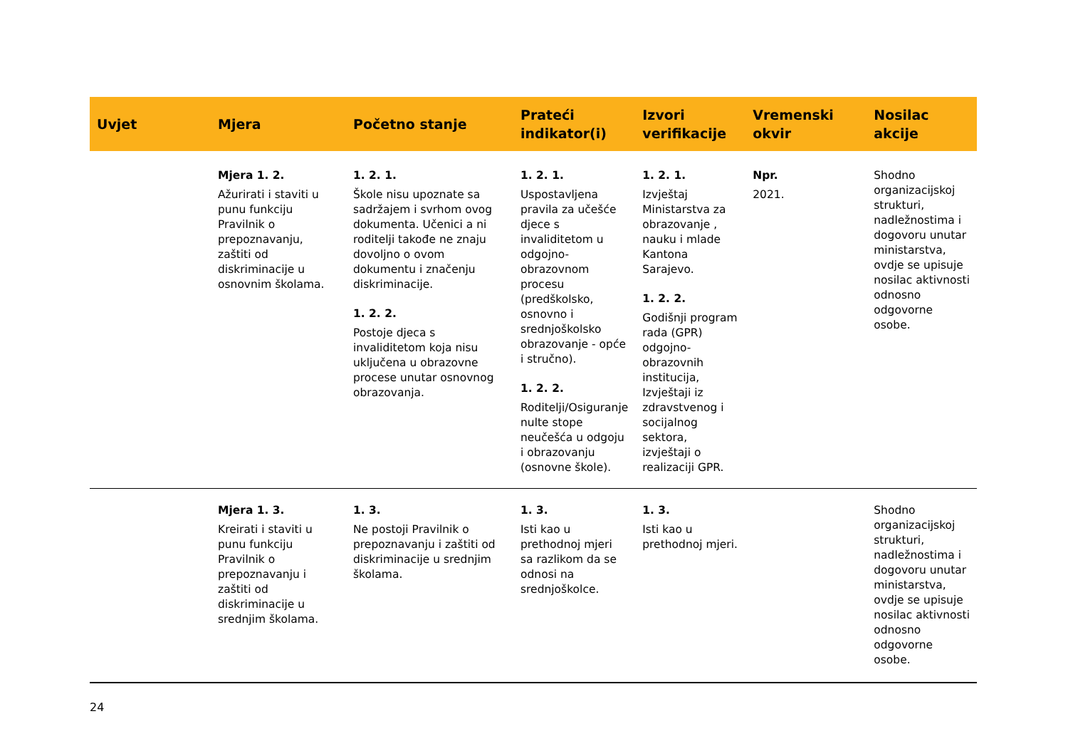| Uvjet | Mjera | Početno stanje | Prateći indikator(i) | Izvori verifikacije | Vremenski okvir | Nosilac akcije |
| --- | --- | --- | --- | --- | --- | --- |
| | Mjera 1. 2. Ažurirati i staviti u punu funkciju Pravilnik o prepoznavanju, zaštiti od diskriminacije u osnovnim školama. | 1. 2. 1. Škole nisu upoznate sa sadržajem i svrhom ovog dokumenta. Učenici a ni roditelji takođe ne znaju dovoljno o ovom dokumentu i značenju diskriminacije. 1. 2. 2. Postoje djeca s invaliditetom koja nisu uključena u obrazovne procese unutar osnovnog obrazovanja. | 1. 2. 1. Uspostavljena pravila za učešće djece s invaliditetom u odgojno-obrazovnom procesu (predškolsko, osnovno i srednjoškolsko obrazovanje - opće i stručno). 1. 2. 2. Roditelji/Osiguranje nulte stope neučešća u odgoju i obrazovanju (osnovne škole). | 1. 2. 1. Izvještaj Ministarstva za obrazovanje , nauku i mlade Kantona Sarajevo. 1. 2. 2. Godišnji program rada (GPR) odgojno-obrazovnih institucija, Izvještaji iz zdravstvenog i socijalnog sektora, izvještaji o realizaciji GPR. | Npr. 2021. | Shodno organizacijskoj strukturi, nadležnostima i dogovoru unutar ministarstva, ovdje se upisuje nosilac aktivnosti odnosno odgovorne osobe. |
| | Mjera 1. 3. Kreirati i staviti u punu funkciju Pravilnik o prepoznavanju i zaštiti od diskriminacije u srednjim školama. | 1. 3. Ne postoji Pravilnik o prepoznavanju i zaštiti od diskriminacije u srednjim školama. | 1. 3. Isti kao u prethodnoj mjeri sa razlikom da se odnosi na srednjoškolce. | 1. 3. Isti kao u prethodnoj mjeri. | | Shodno organizacijskoj strukturi, nadležnostima i dogovoru unutar ministarstva, ovdje se upisuje nosilac aktivnosti odnosno odgovorne osobe. |
24